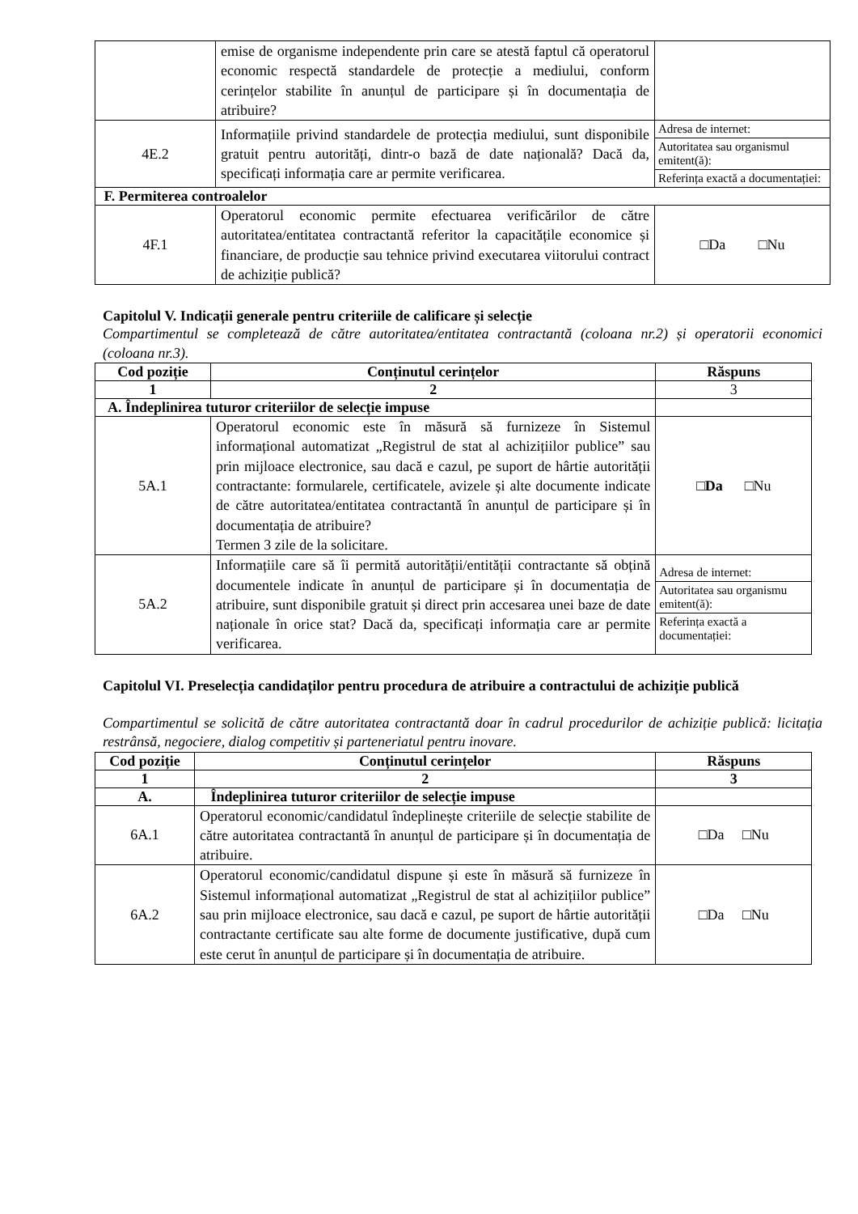| | emise de organisme independente prin care se atestă faptul că operatorul economic respectă standardele de protecție a mediului, conform cerințelor stabilite în anunțul de participare și în documentația de atribuire? | |
| 4E.2 | Informațiile privind standardele de protecția mediului, sunt disponibile gratuit pentru autorități, dintr-o bază de date națională? Dacă da, specificați informația care ar permite verificarea. | / Adresa de internet: / / Autoritatea sau organismul emitent(ă): / / Referința exactă a documentației: / |
| F. Permiterea controalelor | | |
| 4F.1 | Operatorul economic permite efectuarea verificărilor de către autoritatea/entitatea contractantă referitor la capacitățile economice și financiare, de producție sau tehnice privind executarea viitorului contract de achiziție publică? | □Da □Nu |
Capitolul V. Indicații generale pentru criteriile de calificare și selecție
Compartimentul se completează de către autoritatea/entitatea contractantă (coloana nr.2) și operatorii economici (coloana nr.3).
| Cod poziție | Conținutul cerințelor | Răspuns |
| --- | --- | --- |
| 1 | 2 | 3 |
| A. Îndeplinirea tuturor criteriilor de selecție impuse | | |
| 5A.1 | Operatorul economic este în măsură să furnizeze în Sistemul informațional automatizat „Registrul de stat al achizițiilor publice” sau prin mijloace electronice, sau dacă e cazul, pe suport de hârtie autorității contractante: formularele, certificatele, avizele și alte documente indicate de către autoritatea/entitatea contractantă în anunțul de participare și în documentația de atribuire? Termen 3 zile de la solicitare. | □ Da □Nu |
| 5A.2 | Informațiile care să îi permită autorității/entității contractante să obțină documentele indicate în anunțul de participare și în documentația de atribuire, sunt disponibile gratuit și direct prin accesarea unei baze de date naționale în orice stat? Dacă da, specificați informația care ar permite verificarea. | / Adresa de internet: / / Autoritatea sau organismu emitent(ă): / / Referința exactă a documentației: / |
Capitolul VI. Preselecția candidaților pentru procedura de atribuire a contractului de achiziție publică
Compartimentul se solicită de către autoritatea contractantă doar în cadrul procedurilor de achiziție publică: licitația restrânsă, negociere, dialog competitiv și parteneriatul pentru inovare.
| Cod poziție | Conținutul cerințelor | Răspuns |
| --- | --- | --- |
| 1 | 2 | 3 |
| A. | Îndeplinirea tuturor criteriilor de selecție impuse | |
| 6A.1 | Operatorul economic/candidatul îndeplinește criteriile de selecție stabilite de către autoritatea contractantă în anunțul de participare și în documentația de atribuire. | □Da □Nu |
| 6A.2 | Operatorul economic/candidatul dispune și este în măsură să furnizeze în Sistemul informațional automatizat „Registrul de stat al achizițiilor publice” sau prin mijloace electronice, sau dacă e cazul, pe suport de hârtie autorității contractante certificate sau alte forme de documente justificative, după cum este cerut în anunțul de participare și în documentația de atribuire. | □Da □Nu |